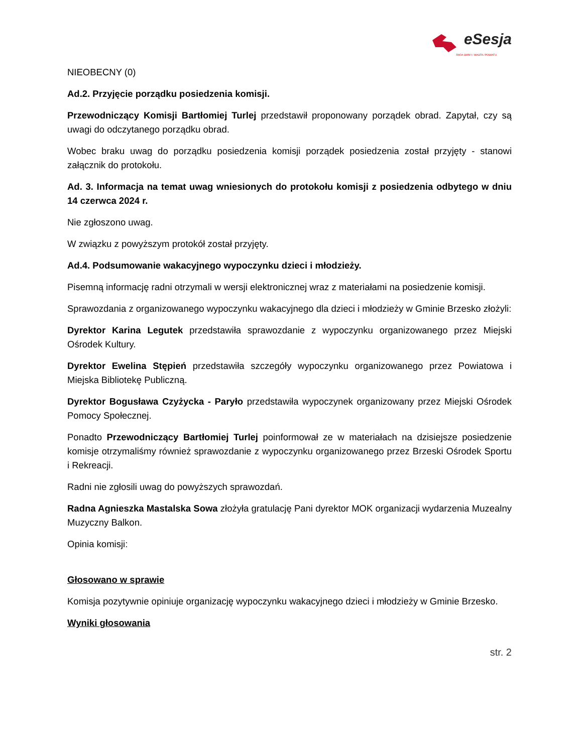eSesja
RADA GMINY / MIASTA / POWIATU
NIEOBECNY (0)
Ad.2. Przyjęcie porządku posiedzenia komisji.
Przewodniczący Komisji Bartłomiej Turlej przedstawił proponowany porządek obrad. Zapytał, czy są uwagi do odczytanego porządku obrad.
Wobec braku uwag do porządku posiedzenia komisji porządek posiedzenia został przyjęty - stanowi załącznik do protokołu.
Ad. 3. Informacja na temat uwag wniesionych do protokołu komisji z posiedzenia odbytego w dniu 14 czerwca 2024 r.
Nie zgłoszono uwag.
W związku z powyższym protokół został przyjęty.
Ad.4. Podsumowanie wakacyjnego wypoczynku dzieci i młodzieży.
Pisemną informację radni otrzymali w wersji elektronicznej wraz z materiałami na posiedzenie komisji.
Sprawozdania z organizowanego wypoczynku wakacyjnego dla dzieci i młodzieży w Gminie Brzesko złożyli:
Dyrektor Karina Legutek przedstawiła sprawozdanie z wypoczynku organizowanego przez Miejski Ośrodek Kultury.
Dyrektor Ewelina Stępień przedstawiła szczegóły wypoczynku organizowanego przez Powiatowa i Miejska Bibliotekę Publiczną.
Dyrektor Bogusława Czyżycka - Paryło przedstawiła wypoczynek organizowany przez Miejski Ośrodek Pomocy Społecznej.
Ponadto Przewodniczący Bartłomiej Turlej poinformował ze w materiałach na dzisiejsze posiedzenie komisje otrzymaliśmy również sprawozdanie z wypoczynku organizowanego przez Brzeski Ośrodek Sportu i Rekreacji.
Radni nie zgłosili uwag do powyższych sprawozdań.
Radna Agnieszka Mastalska Sowa złożyła gratulację Pani dyrektor MOK organizacji wydarzenia Muzealny Muzyczny Balkon.
Opinia komisji:
Głosowano w sprawie
Komisja pozytywnie opiniuje organizację wypoczynku wakacyjnego dzieci i młodzieży w Gminie Brzesko.
Wyniki głosowania
str. 2